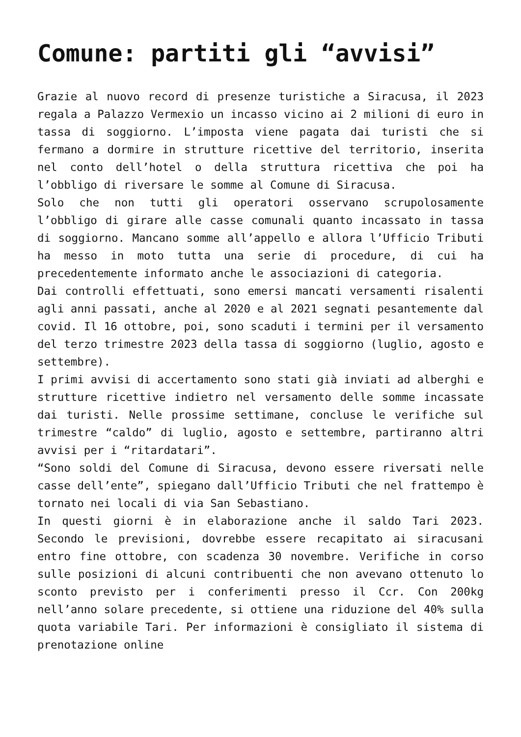Comune: partiti gli “avvisi”
Grazie al nuovo record di presenze turistiche a Siracusa, il 2023 regala a Palazzo Vermexio un incasso vicino ai 2 milioni di euro in tassa di soggiorno. L’imposta viene pagata dai turisti che si fermano a dormire in strutture ricettive del territorio, inserita nel conto dell’hotel o della struttura ricettiva che poi ha l’obbligo di riversare le somme al Comune di Siracusa.
Solo che non tutti gli operatori osservano scrupolosamente l’obbligo di girare alle casse comunali quanto incassato in tassa di soggiorno. Mancano somme all’appello e allora l’Ufficio Tributi ha messo in moto tutta una serie di procedure, di cui ha precedentemente informato anche le associazioni di categoria.
Dai controlli effettuati, sono emersi mancati versamenti risalenti agli anni passati, anche al 2020 e al 2021 segnati pesantemente dal covid. Il 16 ottobre, poi, sono scaduti i termini per il versamento del terzo trimestre 2023 della tassa di soggiorno (luglio, agosto e settembre).
I primi avvisi di accertamento sono stati già inviati ad alberghi e strutture ricettive indietro nel versamento delle somme incassate dai turisti. Nelle prossime settimane, concluse le verifiche sul trimestre “caldo” di luglio, agosto e settembre, partiranno altri avvisi per i “ritardatari”.
“Sono soldi del Comune di Siracusa, devono essere riversati nelle casse dell’ente”, spiegano dall’Ufficio Tributi che nel frattempo è tornato nei locali di via San Sebastiano.
In questi giorni è in elaborazione anche il saldo Tari 2023. Secondo le previsioni, dovrebbe essere recapitato ai siracusani entro fine ottobre, con scadenza 30 novembre. Verifiche in corso sulle posizioni di alcuni contribuenti che non avevano ottenuto lo sconto previsto per i conferimenti presso il Ccr. Con 200kg nell’anno solare precedente, si ottiene una riduzione del 40% sulla quota variabile Tari. Per informazioni è consigliato il sistema di prenotazione online